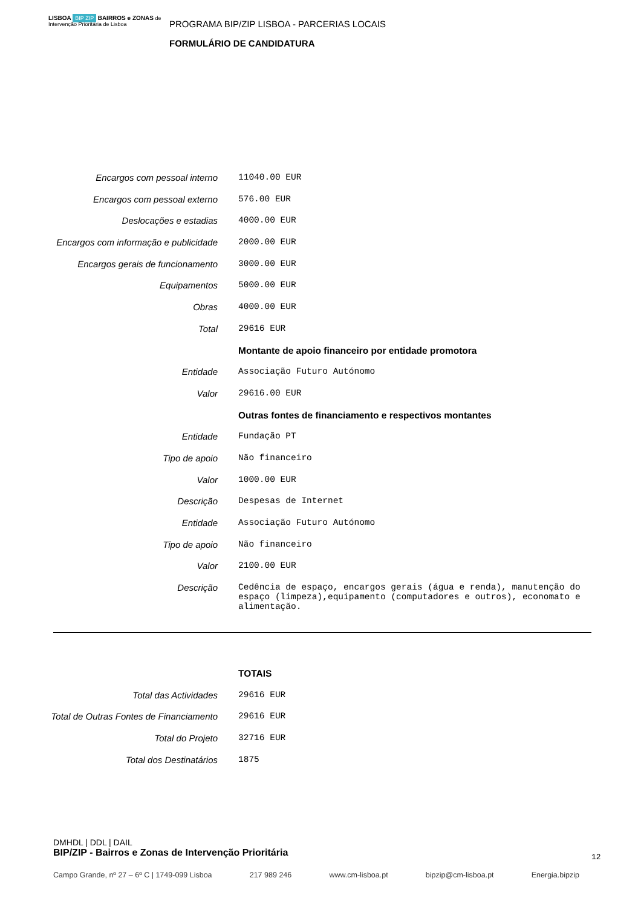LISBOA BIP ZIP BAIRROS e ZONAS de Intervenção Prioritária de Lisboa
PROGRAMA BIP/ZIP LISBOA - PARCERIAS LOCAIS
FORMULÁRIO DE CANDIDATURA
| Encargos com pessoal interno | 11040.00 EUR |
| Encargos com pessoal externo | 576.00 EUR |
| Deslocações e estadias | 4000.00 EUR |
| Encargos com informação e publicidade | 2000.00 EUR |
| Encargos gerais de funcionamento | 3000.00 EUR |
| Equipamentos | 5000.00 EUR |
| Obras | 4000.00 EUR |
| Total | 29616 EUR |
| | Montante de apoio financeiro por entidade promotora |
| Entidade | Associação Futuro Autónomo |
| Valor | 29616.00 EUR |
| | Outras fontes de financiamento e respectivos montantes |
| Entidade | Fundação PT |
| Tipo de apoio | Não financeiro |
| Valor | 1000.00 EUR |
| Descrição | Despesas de Internet |
| Entidade | Associação Futuro Autónomo |
| Tipo de apoio | Não financeiro |
| Valor | 2100.00 EUR |
| Descrição | Cedência de espaço, encargos gerais (água e renda), manutenção do espaço (limpeza),equipamento (computadores e outros), economato e alimentação. |
| | TOTAIS |
| Total das Actividades | 29616 EUR |
| Total de Outras Fontes de Financiamento | 29616 EUR |
| Total do Projeto | 32716 EUR |
| Total dos Destinatários | 1875 |
DMHDL | DDL | DAIL
BIP/ZIP - Bairros e Zonas de Intervenção Prioritária
12
Campo Grande, nº 27 – 6º C | 1749-099 Lisboa 217 989 246 www.cm-lisboa.pt bipzip@cm-lisboa.pt Energia.bipzip